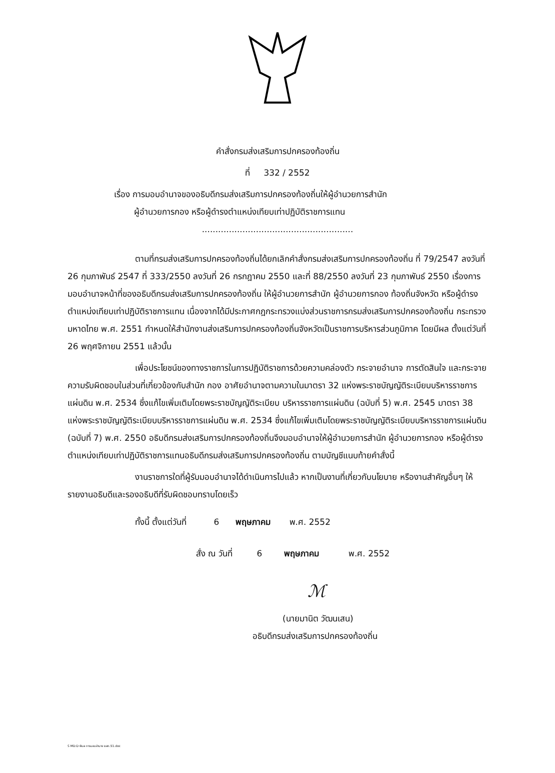คำสั่งกรมส่งเสริมการปกครองท้องถิ่น
ที่ 332 / 2552
เรื่อง การมอบอำนาจของอธิบดีกรมส่งเสริมการปกครองท้องถิ่นให้ผู้อำนวยการสำนัก
ผู้อำนวยการกอง หรือผู้ดำรงตำแหน่งเทียบเท่าปฏิบัติราชการแทน
........................................................
ตามที่กรมส่งเสริมการปกครองท้องถิ่นได้ยกเลิกคำสั่งกรมส่งเสริมการปกครองท้องถิ่น ที่ 79/2547 ลงวันที่ 26 กุมภาพันธ์ 2547 ที่ 333/2550 ลงวันที่ 26 กรกฎาคม 2550 และที่ 88/2550 ลงวันที่ 23 กุมภาพันธ์ 2550 เรื่องการมอบอำนาจหน้าที่ของอธิบดีกรมส่งเสริมการปกครองท้องถิ่น ให้ผู้อำนวยการสำนัก ผู้อำนวยการกอง ท้องถิ่นจังหวัด หรือผู้ดำรงตำแหน่งเทียบเท่าปฏิบัติราชการแทน เนื่องจากได้มีประกาศกฎกระทรวงแบ่งส่วนราชการกรมส่งเสริมการปกครองท้องถิ่น กระทรวงมหาดไทย พ.ศ. 2551 กำหนดให้สำนักงานส่งเสริมการปกครองท้องถิ่นจังหวัดเป็นราชการบริหารส่วนภูมิภาค โดยมีผล ตั้งแต่วันที่ 26 พฤศจิกายน 2551 แล้วนั้น
เพื่อประโยชน์ของทางราชการในการปฏิบัติราชการด้วยความคล่องตัว กระจายอำนาจ การตัดสินใจ และกระจายความรับผิดชอบในส่วนที่เกี่ยวข้องกับสำนัก กอง อาศัยอำนาจตามความในมาตรา 32 แห่งพระราชบัญญัติระเบียบบริหารราชการแผ่นดิน พ.ศ. 2534 ซึ่งแก้ไขเพิ่มเติมโดยพระราชบัญญัติระเบียบ บริหารราชการแผ่นดิน (ฉบับที่ 5) พ.ศ. 2545 มาตรา 38 แห่งพระราชบัญญัติระเบียบบริหารราชการแผ่นดิน พ.ศ. 2534 ซึ่งแก้ไขเพิ่มเติมโดยพระราชบัญญัติระเบียบบริหารราชการแผ่นดิน (ฉบับที่ 7) พ.ศ. 2550 อธิบดีกรมส่งเสริมการปกครองท้องถิ่นจึงมอบอำนาจให้ผู้อำนวยการสำนัก ผู้อำนวยการกอง หรือผู้ดำรง ตำแหน่งเทียบเท่าปฏิบัติราชการแทนอธิบดีกรมส่งเสริมการปกครองท้องถิ่น ตามบัญชีแนบท้ายคำสั่งนี้
งานราชการใดที่ผู้รับมอบอำนาจได้ดำเนินการไปแล้ว หากเป็นงานที่เกี่ยวกับนโยบาย หรืองานสำคัญอื่นๆ ให้รายงานอธิบดีและรองอธิบดีที่รับผิดชอบทราบโดยเร็ว
ทั้งนี้ ตั้งแต่วันที่ 6 พฤษภาคม พ.ศ. 2552
สั่ง ณ วันที่ 6 พฤษภาคม พ.ศ. 2552
ℳ
(นายมานิต วัฒนเสน)
อธิบดีกรมส่งเสริมการปกครองท้องถิ่น
S MD:D พิมล การมอบอำนาจ ยสถ.51.doc